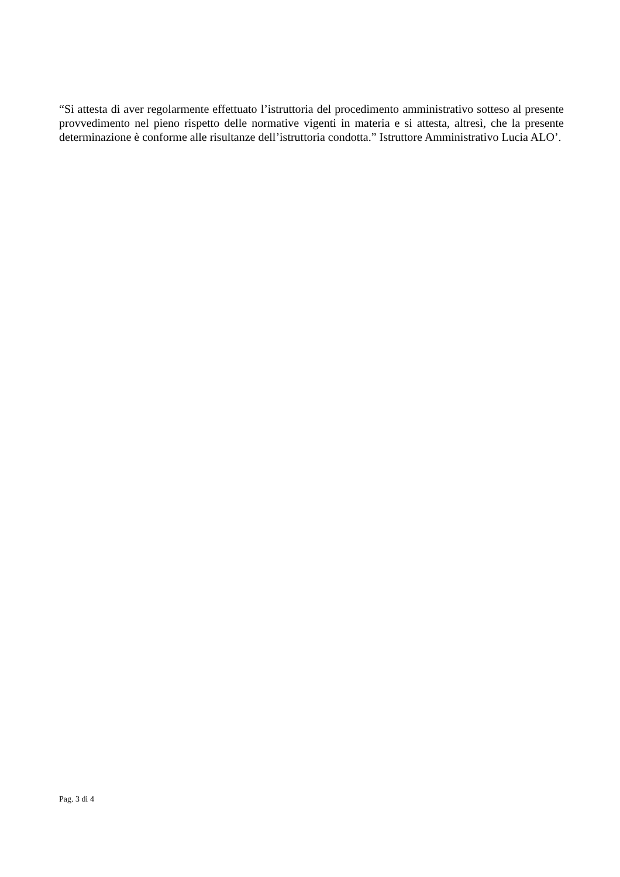“Si attesta di aver regolarmente effettuato l’istruttoria del procedimento amministrativo sotteso al presente provvedimento nel pieno rispetto delle normative vigenti in materia e si attesta, altresì, che la presente determinazione è conforme alle risultanze dell’istruttoria condotta.” Istruttore Amministrativo Lucia ALO’.
Pag. 3 di 4